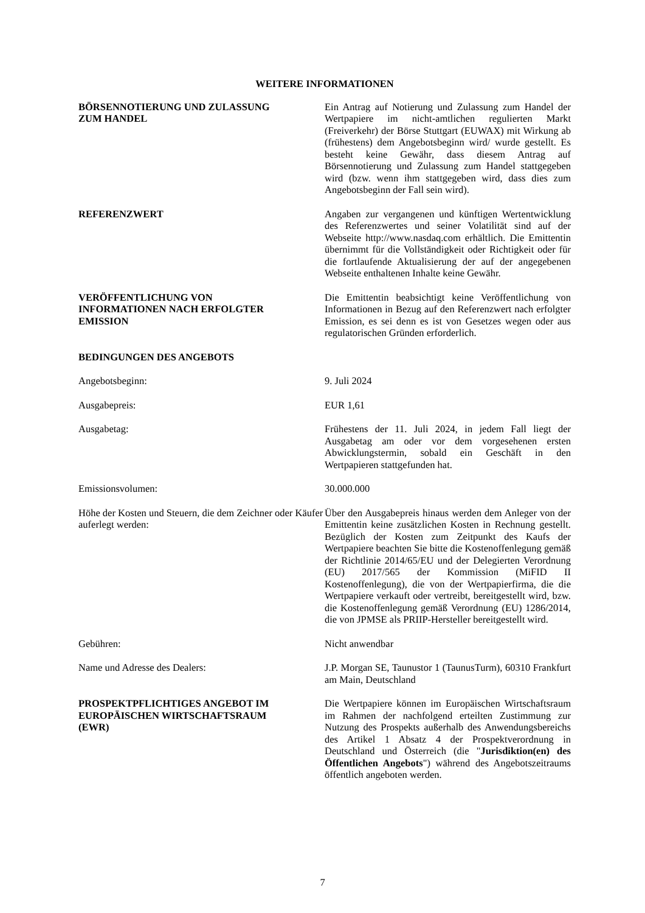WEITERE INFORMATIONEN
BÖRSENNOTIERUNG UND ZULASSUNG
ZUM HANDEL
Ein Antrag auf Notierung und Zulassung zum Handel der Wertpapiere im nicht-amtlichen regulierten Markt (Freiverkehr) der Börse Stuttgart (EUWAX) mit Wirkung ab (frühestens) dem Angebotsbeginn wird/ wurde gestellt. Es besteht keine Gewähr, dass diesem Antrag auf Börsennotierung und Zulassung zum Handel stattgegeben wird (bzw. wenn ihm stattgegeben wird, dass dies zum Angebotsbeginn der Fall sein wird).
REFERENZWERT Angaben zur vergangenen und künftigen Wertentwicklung des Referenzwertes und seiner Volatilität sind auf der Webseite http://www.nasdaq.com erhältlich. Die Emittentin übernimmt für die Vollständigkeit oder Richtigkeit oder für die fortlaufende Aktualisierung der auf der angegebenen Webseite enthaltenen Inhalte keine Gewähr.
VERÖFFENTLICHUNG VON
INFORMATIONEN NACH ERFOLGTER
EMISSION
Die Emittentin beabsichtigt keine Veröffentlichung von Informationen in Bezug auf den Referenzwert nach erfolgter Emission, es sei denn es ist von Gesetzes wegen oder aus regulatorischen Gründen erforderlich.
BEDINGUNGEN DES ANGEBOTS
Angebotsbeginn: 9. Juli 2024
Ausgabepreis: EUR 1,61
Ausgabetag: Frühestens der 11. Juli 2024, in jedem Fall liegt der Ausgabetag am oder vor dem vorgesehenen ersten Abwicklungstermin, sobald ein Geschäft in den Wertpapieren stattgefunden hat.
Emissionsvolumen: 30.000.000
Höhe der Kosten und Steuern, die dem Zeichner oder Käufer auferlegt werden:
Über den Ausgabepreis hinaus werden dem Anleger von der Emittentin keine zusätzlichen Kosten in Rechnung gestellt. Bezüglich der Kosten zum Zeitpunkt des Kaufs der Wertpapiere beachten Sie bitte die Kostenoffenlegung gemäß der Richtlinie 2014/65/EU und der Delegierten Verordnung (EU) 2017/565 der Kommission (MiFID II Kostenoffenlegung), die von der Wertpapierfirma, die die Wertpapiere verkauft oder vertreibt, bereitgestellt wird, bzw. die Kostenoffenlegung gemäß Verordnung (EU) 1286/2014, die von JPMSE als PRIIP-Hersteller bereitgestellt wird.
Gebühren: Nicht anwendbar
Name und Adresse des Dealers: J.P. Morgan SE, Taunustor 1 (TaunusTurm), 60310 Frankfurt am Main, Deutschland
PROSPEKTPFLICHTIGES ANGEBOT IM
EUROPÄISCHEN WIRTSCHAFTSRAUM
(EWR)
Die Wertpapiere können im Europäischen Wirtschaftsraum im Rahmen der nachfolgend erteilten Zustimmung zur Nutzung des Prospekts außerhalb des Anwendungsbereichs des Artikel 1 Absatz 4 der Prospektverordnung in Deutschland und Österreich (die "Jurisdiktion(en) des Öffentlichen Angebots") während des Angebotszeitraums öffentlich angeboten werden.
7